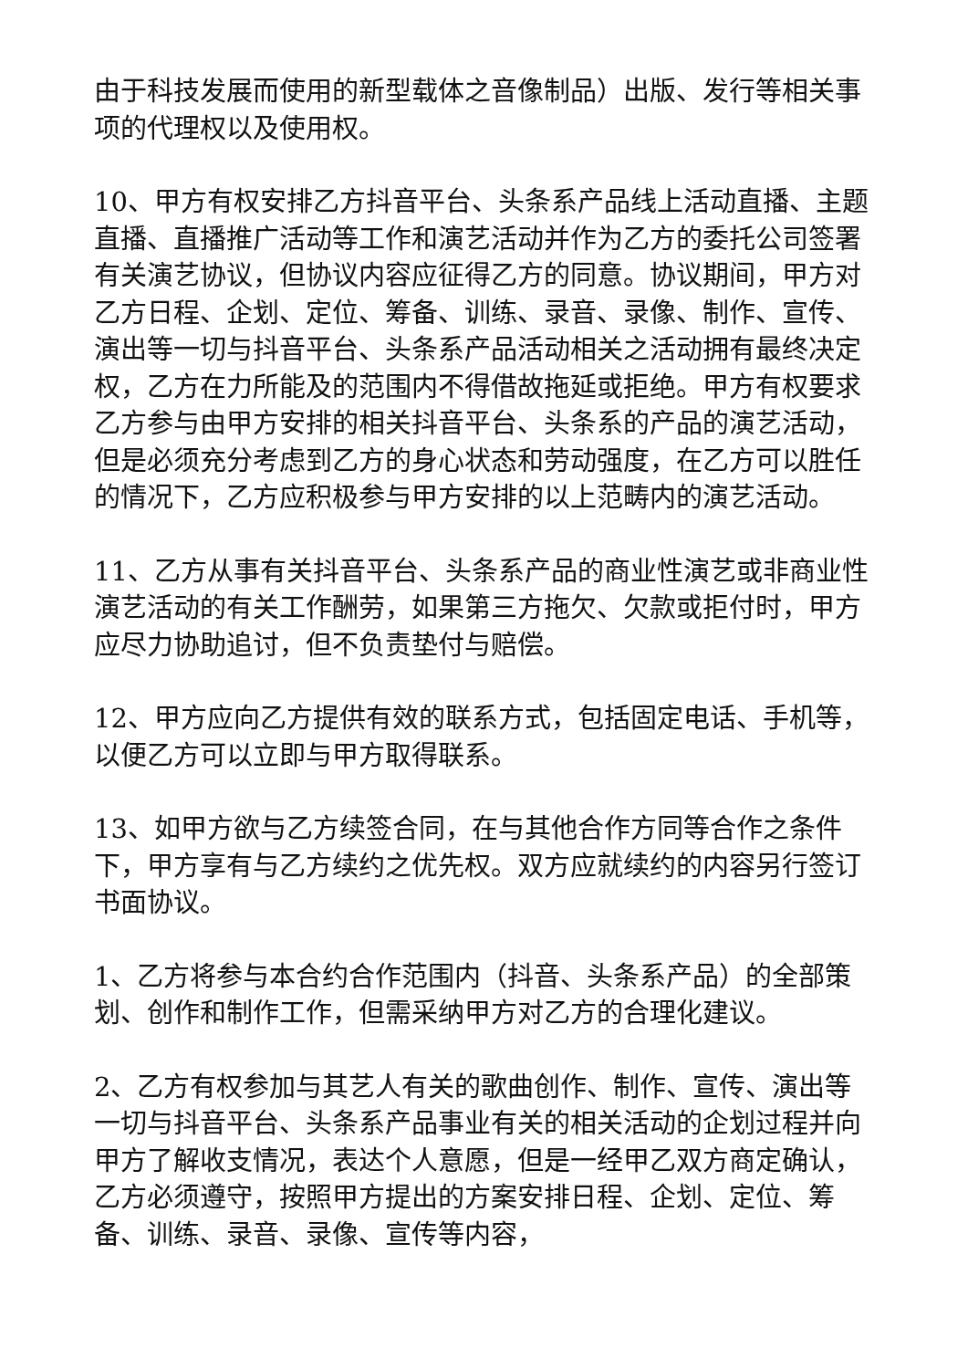由于科技发展而使用的新型载体之音像制品）出版、发行等相关事项的代理权以及使用权。
10、甲方有权安排乙方抖音平台、头条系产品线上活动直播、主题直播、直播推广活动等工作和演艺活动并作为乙方的委托公司签署有关演艺协议，但协议内容应征得乙方的同意。协议期间，甲方对乙方日程、企划、定位、筹备、训练、录音、录像、制作、宣传、演出等一切与抖音平台、头条系产品活动相关之活动拥有最终决定权，乙方在力所能及的范围内不得借故拖延或拒绝。甲方有权要求乙方参与由甲方安排的相关抖音平台、头条系的产品的演艺活动，但是必须充分考虑到乙方的身心状态和劳动强度，在乙方可以胜任的情况下，乙方应积极参与甲方安排的以上范畴内的演艺活动。
11、乙方从事有关抖音平台、头条系产品的商业性演艺或非商业性演艺活动的有关工作酬劳，如果第三方拖欠、欠款或拒付时，甲方应尽力协助追讨，但不负责垫付与赔偿。
12、甲方应向乙方提供有效的联系方式，包括固定电话、手机等，以便乙方可以立即与甲方取得联系。
13、如甲方欲与乙方续签合同，在与其他合作方同等合作之条件下，甲方享有与乙方续约之优先权。双方应就续约的内容另行签订书面协议。
1、乙方将参与本合约合作范围内（抖音、头条系产品）的全部策划、创作和制作工作，但需采纳甲方对乙方的合理化建议。
2、乙方有权参加与其艺人有关的歌曲创作、制作、宣传、演出等一切与抖音平台、头条系产品事业有关的相关活动的企划过程并向甲方了解收支情况，表达个人意愿，但是一经甲乙双方商定确认，乙方必须遵守，按照甲方提出的方案安排日程、企划、定位、筹备、训练、录音、录像、宣传等内容，